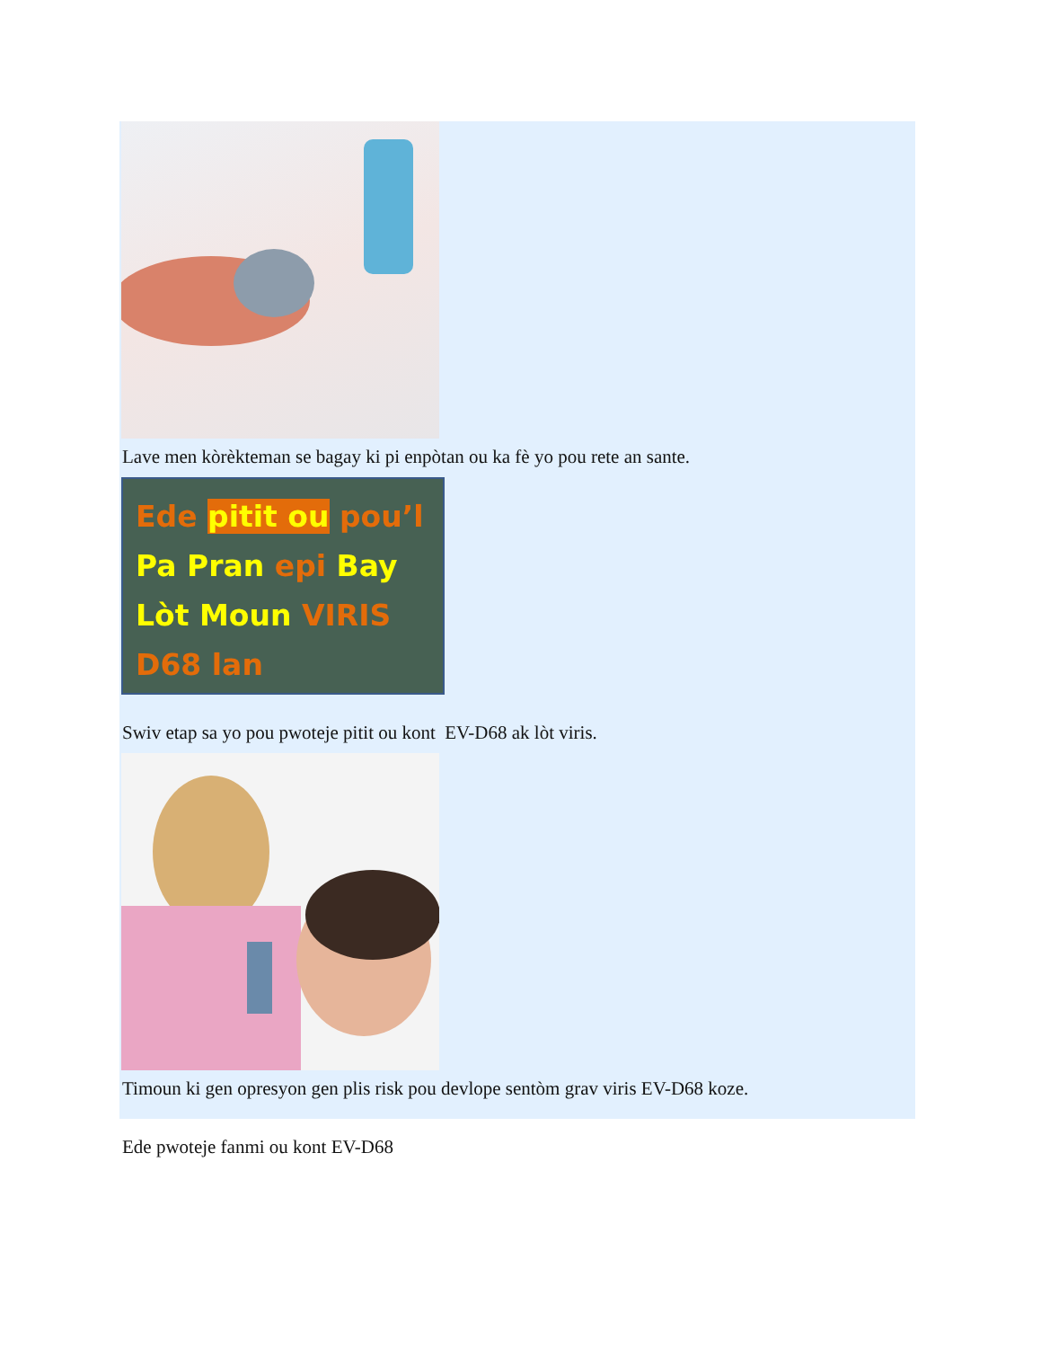Lave men kòrèkteman se bagay ki pi enpòtan ou ka fè yo pou rete an sante.
Ede pitit ou pou’l
Pa Pran epi Bay
Lòt Moun VIRIS
D68 lan
Swiv etap sa yo pou pwoteje pitit ou kont EV-D68 ak lòt viris.
Timoun ki gen opresyon gen plis risk pou devlope sentòm grav viris EV-D68 koze.
Ede pwoteje fanmi ou kont EV-D68